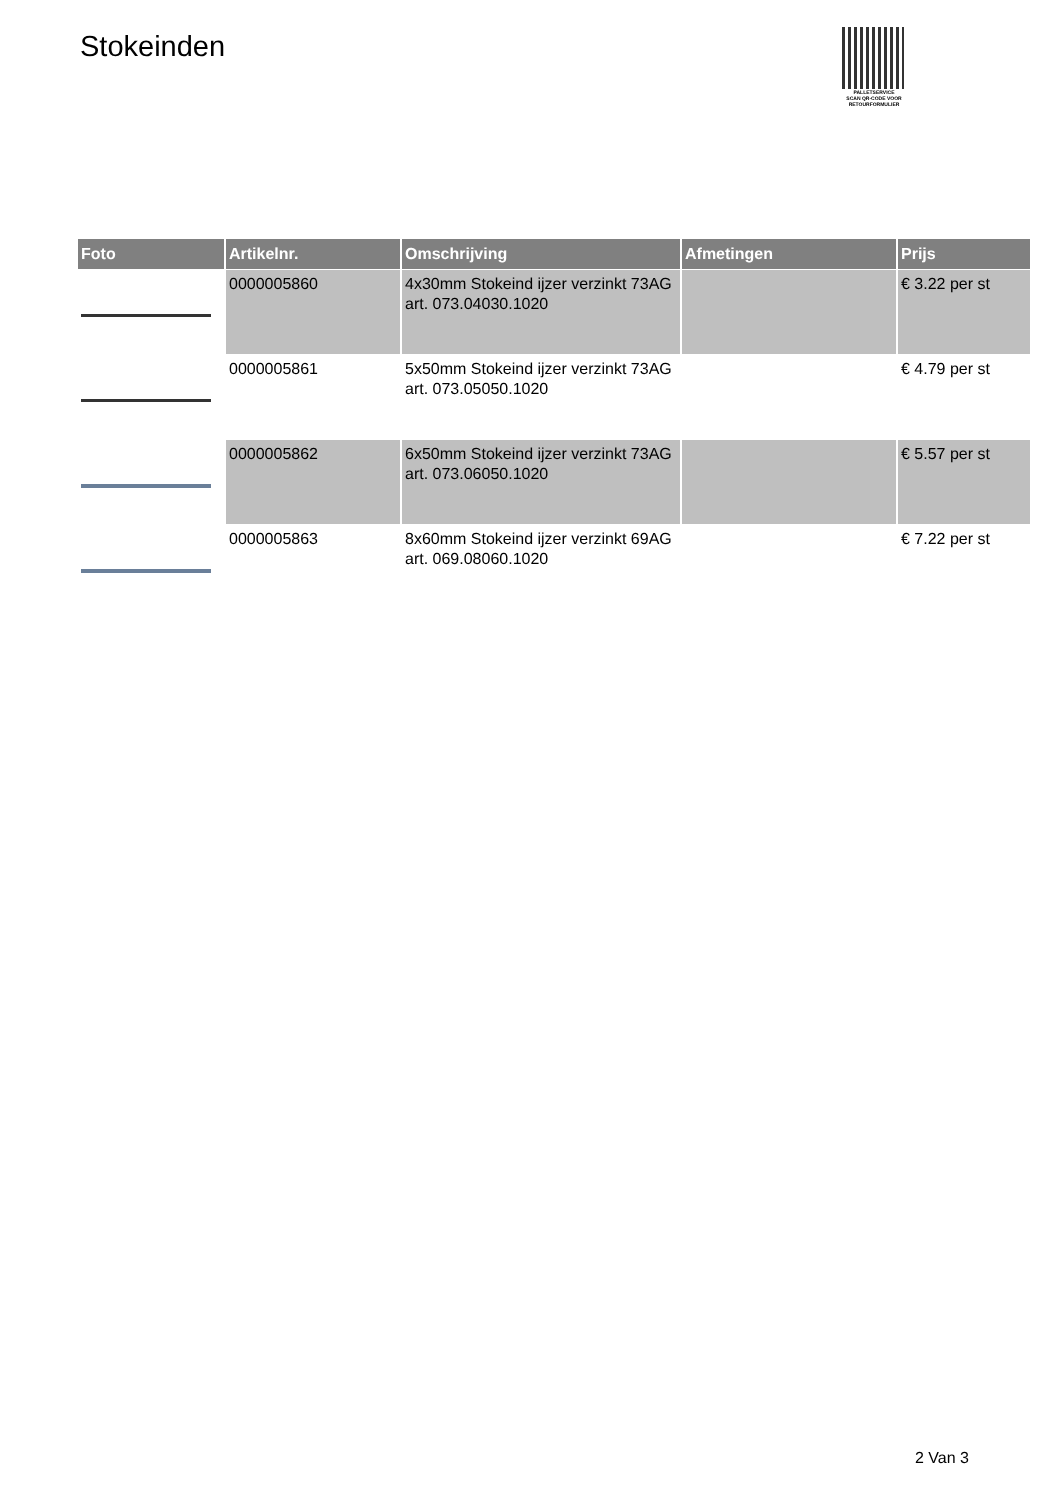Stokeinden
PALLETSERVICE
SCAN QR-CODE VOOR RETOURFORMULIER
| Foto | Artikelnr. | Omschrijving | Afmetingen | Prijs |
| --- | --- | --- | --- | --- |
| | 0000005860 | 4x30mm Stokeind ijzer verzinkt 73AG art. 073.04030.1020 | | € 3.22 per st |
| | 0000005861 | 5x50mm Stokeind ijzer verzinkt 73AG art. 073.05050.1020 | | € 4.79 per st |
| | 0000005862 | 6x50mm Stokeind ijzer verzinkt 73AG art. 073.06050.1020 | | € 5.57 per st |
| | 0000005863 | 8x60mm Stokeind ijzer verzinkt 69AG art. 069.08060.1020 | | € 7.22 per st |
2 Van 3